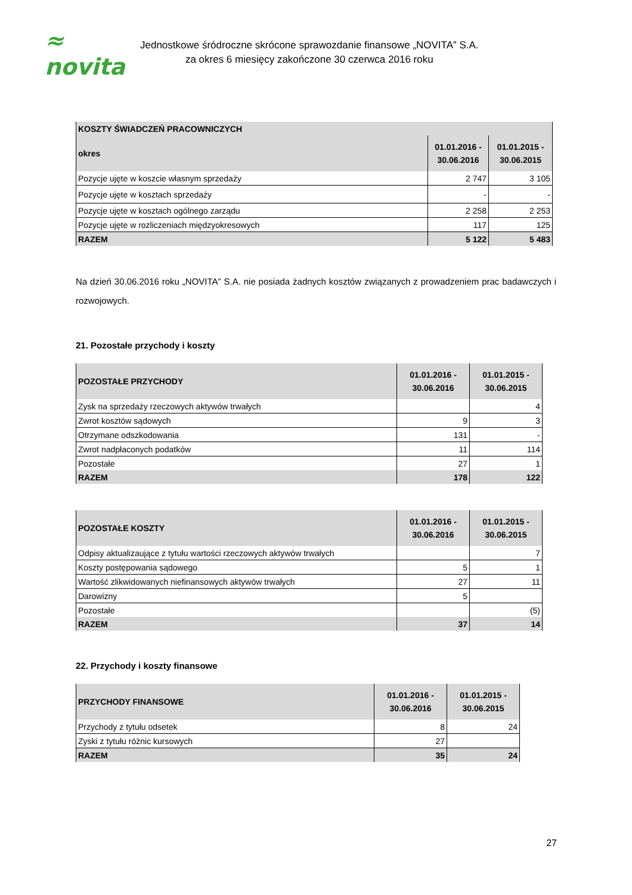≈ novita
Jednostkowe śródroczne skrócone sprawozdanie finansowe „NOVITA” S.A.
za okres 6 miesięcy zakończone 30 czerwca 2016 roku
| KOSZTY ŚWIADCZEŃ PRACOWNICZYCH | | |
| --- | --- | --- |
| okres | 01.01.2016 - 30.06.2016 | 01.01.2015 - 30.06.2015 |
| Pozycje ujęte w koszcie własnym sprzedaży | 2 747 | 3 105 |
| Pozycje ujęte w kosztach sprzedaży | - | - |
| Pozycje ujęte w kosztach ogólnego zarządu | 2 258 | 2 253 |
| Pozycje ujęte w rozliczeniach międzyokresowych | 117 | 125 |
| RAZEM | 5 122 | 5 483 |
Na dzień 30.06.2016 roku „NOVITA” S.A. nie posiada żadnych kosztów związanych z prowadzeniem prac badawczych i rozwojowych.
21. Pozostałe przychody i koszty
| POZOSTAŁE PRZYCHODY | 01.01.2016 - 30.06.2016 | 01.01.2015 - 30.06.2015 |
| --- | --- | --- |
| Zysk na sprzedaży rzeczowych aktywów trwałych | | 4 |
| Zwrot kosztów sądowych | 9 | 3 |
| Otrzymane odszkodowania | 131 | - |
| Zwrot nadpłaconych podatków | 11 | 114 |
| Pozostałe | 27 | 1 |
| RAZEM | 178 | 122 |
| POZOSTAŁE KOSZTY | 01.01.2016 - 30.06.2016 | 01.01.2015 - 30.06.2015 |
| --- | --- | --- |
| Odpisy aktualizaujące z tytułu wartości rzeczowych aktywów trwałych | | 7 |
| Koszty postępowania sądowego | 5 | 1 |
| Wartość zlikwidowanych niefinansowych aktywów trwałych | 27 | 11 |
| Darowizny | 5 | |
| Pozostałe | | (5) |
| RAZEM | 37 | 14 |
22. Przychody i koszty finansowe
| PRZYCHODY FINANSOWE | 01.01.2016 - 30.06.2016 | 01.01.2015 - 30.06.2015 |
| --- | --- | --- |
| Przychody z tytułu odsetek | 8 | 24 |
| Zyski z tytułu różnic kursowych | 27 | |
| RAZEM | 35 | 24 |
27